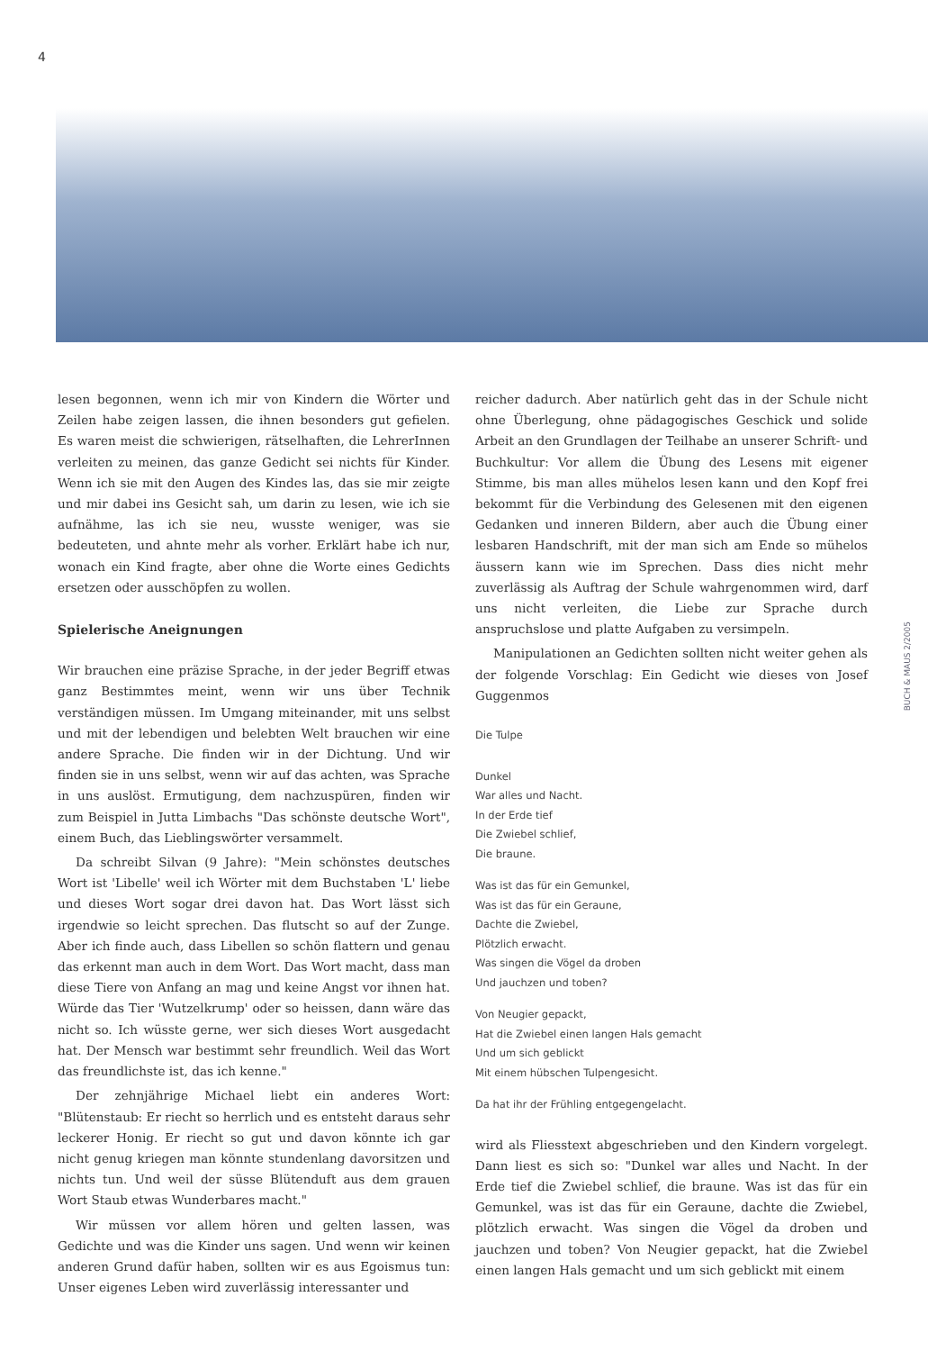4
lesen begonnen, wenn ich mir von Kindern die Wörter und Zeilen habe zeigen lassen, die ihnen besonders gut gefielen. Es waren meist die schwierigen, rätselhaften, die LehrerInnen verleiten zu meinen, das ganze Gedicht sei nichts für Kinder. Wenn ich sie mit den Augen des Kindes las, das sie mir zeigte und mir dabei ins Gesicht sah, um darin zu lesen, wie ich sie aufnähme, las ich sie neu, wusste weniger, was sie bedeuteten, und ahnte mehr als vorher. Erklärt habe ich nur, wonach ein Kind fragte, aber ohne die Worte eines Gedichts ersetzen oder ausschöpfen zu wollen.
Spielerische Aneignungen
Wir brauchen eine präzise Sprache, in der jeder Begriff etwas ganz Bestimmtes meint, wenn wir uns über Technik verständigen müssen. Im Umgang miteinander, mit uns selbst und mit der lebendigen und belebten Welt brauchen wir eine andere Sprache. Die finden wir in der Dichtung. Und wir finden sie in uns selbst, wenn wir auf das achten, was Sprache in uns auslöst. Ermutigung, dem nachzuspüren, finden wir zum Beispiel in Jutta Limbachs "Das schönste deutsche Wort", einem Buch, das Lieblingswörter versammelt.
Da schreibt Silvan (9 Jahre): "Mein schönstes deutsches Wort ist 'Libelle' weil ich Wörter mit dem Buchstaben 'L' liebe und dieses Wort sogar drei davon hat. Das Wort lässt sich irgendwie so leicht sprechen. Das flutscht so auf der Zunge. Aber ich finde auch, dass Libellen so schön flattern und genau das erkennt man auch in dem Wort. Das Wort macht, dass man diese Tiere von Anfang an mag und keine Angst vor ihnen hat. Würde das Tier 'Wutzelkrump' oder so heissen, dann wäre das nicht so. Ich wüsste gerne, wer sich dieses Wort ausgedacht hat. Der Mensch war bestimmt sehr freundlich. Weil das Wort das freundlichste ist, das ich kenne."
Der zehnjährige Michael liebt ein anderes Wort: "Blütenstaub: Er riecht so herrlich und es entsteht daraus sehr leckerer Honig. Er riecht so gut und davon könnte ich gar nicht genug kriegen man könnte stundenlang davorsitzen und nichts tun. Und weil der süsse Blütenduft aus dem grauen Wort Staub etwas Wunderbares macht."
Wir müssen vor allem hören und gelten lassen, was Gedichte und was die Kinder uns sagen. Und wenn wir keinen anderen Grund dafür haben, sollten wir es aus Egoismus tun: Unser eigenes Leben wird zuverlässig interessanter und
reicher dadurch. Aber natürlich geht das in der Schule nicht ohne Überlegung, ohne pädagogisches Geschick und solide Arbeit an den Grundlagen der Teilhabe an unserer Schrift- und Buchkultur: Vor allem die Übung des Lesens mit eigener Stimme, bis man alles mühelos lesen kann und den Kopf frei bekommt für die Verbindung des Gelesenen mit den eigenen Gedanken und inneren Bildern, aber auch die Übung einer lesbaren Handschrift, mit der man sich am Ende so mühelos äussern kann wie im Sprechen. Dass dies nicht mehr zuverlässig als Auftrag der Schule wahrgenommen wird, darf uns nicht verleiten, die Liebe zur Sprache durch anspruchslose und platte Aufgaben zu versimpeln.
Manipulationen an Gedichten sollten nicht weiter gehen als der folgende Vorschlag: Ein Gedicht wie dieses von Josef Guggenmos
Die Tulpe
Dunkel
War alles und Nacht.
In der Erde tief
Die Zwiebel schlief,
Die braune.
Was ist das für ein Gemunkel,
Was ist das für ein Geraune,
Dachte die Zwiebel,
Plötzlich erwacht.
Was singen die Vögel da droben
Und jauchzen und toben?
Von Neugier gepackt,
Hat die Zwiebel einen langen Hals gemacht
Und um sich geblickt
Mit einem hübschen Tulpengesicht.
Da hat ihr der Frühling entgegengelacht.
wird als Fliesstext abgeschrieben und den Kindern vorgelegt. Dann liest es sich so: "Dunkel war alles und Nacht. In der Erde tief die Zwiebel schlief, die braune. Was ist das für ein Gemunkel, was ist das für ein Geraune, dachte die Zwiebel, plötzlich erwacht. Was singen die Vögel da droben und jauchzen und toben? Von Neugier gepackt, hat die Zwiebel einen langen Hals gemacht und um sich geblickt mit einem
BUCH & MAUS 2/2005